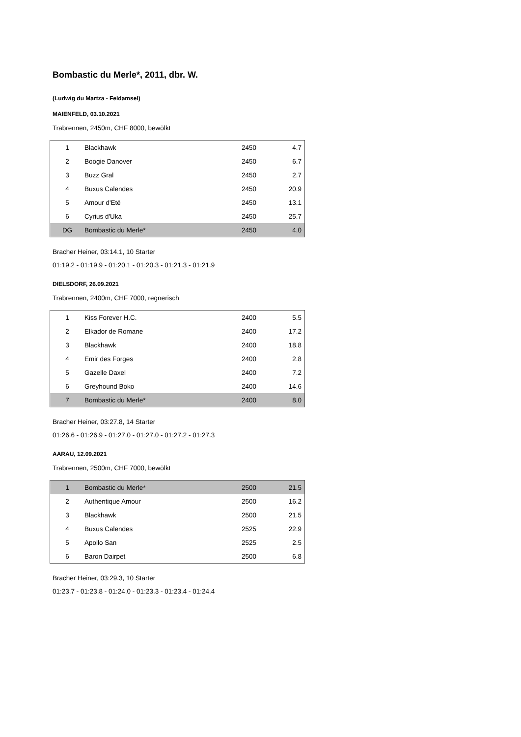Bombastic du Merle*, 2011, dbr. W.
(Ludwig du Martza - Feldamsel)
MAIENFELD, 03.10.2021
Trabrennen, 2450m, CHF 8000, bewölkt
| 1 | Blackhawk | 2450 | 4.7 |
| 2 | Boogie Danover | 2450 | 6.7 |
| 3 | Buzz Gral | 2450 | 2.7 |
| 4 | Buxus Calendes | 2450 | 20.9 |
| 5 | Amour d'Eté | 2450 | 13.1 |
| 6 | Cyrius d'Uka | 2450 | 25.7 |
| DG | Bombastic du Merle* | 2450 | 4.0 |
Bracher Heiner, 03:14.1, 10 Starter
01:19.2 - 01:19.9 - 01:20.1 - 01:20.3 - 01:21.3 - 01:21.9
DIELSDORF, 26.09.2021
Trabrennen, 2400m, CHF 7000, regnerisch
| 1 | Kiss Forever H.C. | 2400 | 5.5 |
| 2 | Elkador de Romane | 2400 | 17.2 |
| 3 | Blackhawk | 2400 | 18.8 |
| 4 | Emir des Forges | 2400 | 2.8 |
| 5 | Gazelle Daxel | 2400 | 7.2 |
| 6 | Greyhound Boko | 2400 | 14.6 |
| 7 | Bombastic du Merle* | 2400 | 8.0 |
Bracher Heiner, 03:27.8, 14 Starter
01:26.6 - 01:26.9 - 01:27.0 - 01:27.0 - 01:27.2 - 01:27.3
AARAU, 12.09.2021
Trabrennen, 2500m, CHF 7000, bewölkt
| 1 | Bombastic du Merle* | 2500 | 21.5 |
| 2 | Authentique Amour | 2500 | 16.2 |
| 3 | Blackhawk | 2500 | 21.5 |
| 4 | Buxus Calendes | 2525 | 22.9 |
| 5 | Apollo San | 2525 | 2.5 |
| 6 | Baron Dairpet | 2500 | 6.8 |
Bracher Heiner, 03:29.3, 10 Starter
01:23.7 - 01:23.8 - 01:24.0 - 01:23.3 - 01:23.4 - 01:24.4